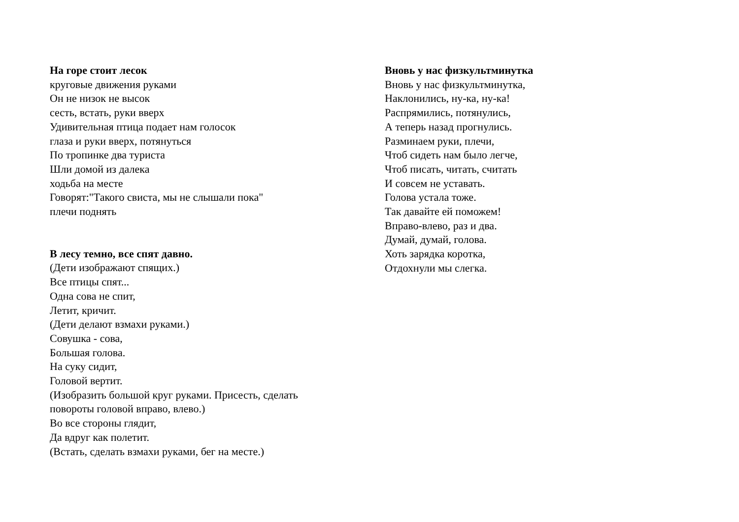На горе стоит лесок
круговые движения руками
Он не низок не высок
сесть, встать, руки вверх
Удивительная птица подает нам голосок
глаза и руки вверх, потянуться
По тропинке два туриста
Шли домой из далека
ходьба на месте
Говорят:"Такого свиста, мы не слышали пока"
плечи поднять
В лесу темно, все спят давно.
(Дети изображают спящих.)
Все птицы спят...
Одна сова не спит,
Летит, кричит.
(Дети делают взмахи руками.)
Совушка - сова,
Большая голова.
На суку сидит,
Головой вертит.
(Изобразить большой круг руками. Присесть, сделать
повороты головой вправо, влево.)
Во все стороны глядит,
Да вдруг как полетит.
(Встать, сделать взмахи руками, бег на месте.)
Вновь у нас физкультминутка
Вновь у нас физкультминутка,
Наклонились, ну-ка, ну-ка!
Распрямились, потянулись,
А теперь назад прогнулись.
Разминаем руки, плечи,
Чтоб сидеть нам было легче,
Чтоб писать, читать, считать
И совсем не уставать.
Голова устала тоже.
Так давайте ей поможем!
Вправо-влево, раз и два.
Думай, думай, голова.
Хоть зарядка коротка,
Отдохнули мы слегка.